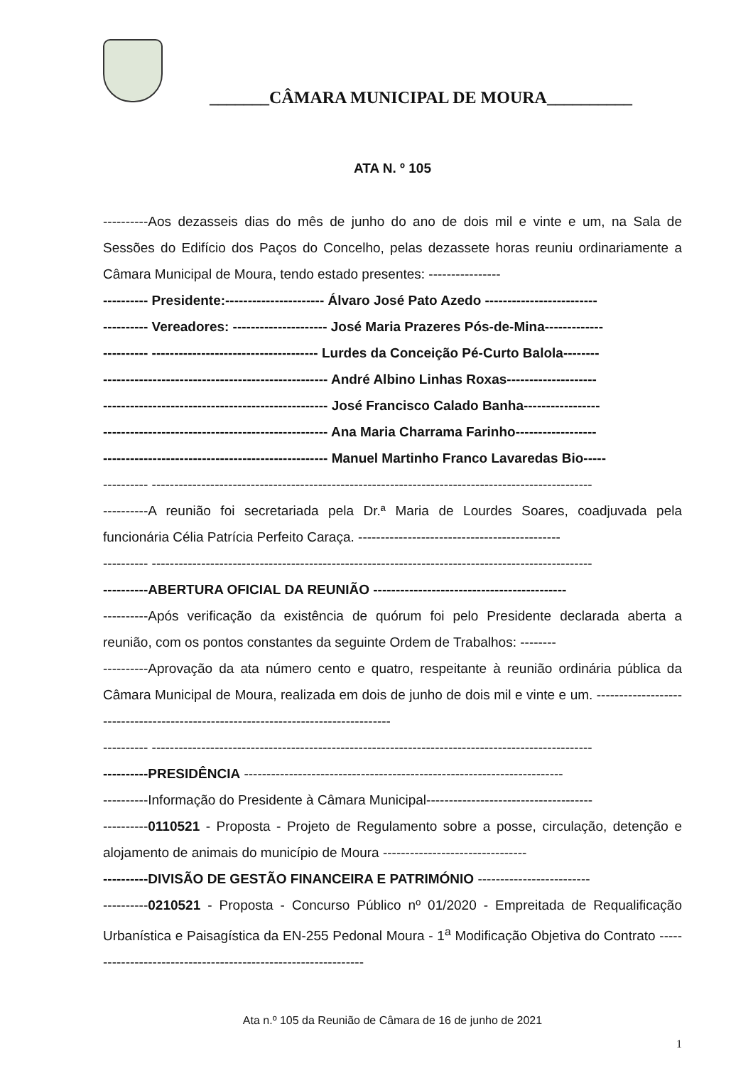_______CÂMARA MUNICIPAL DE MOURA__________
ATA N. º 105
----------Aos dezasseis dias do mês de junho do ano de dois mil e vinte e um, na Sala de Sessões do Edifício dos Paços do Concelho, pelas dezassete horas reuniu ordinariamente a Câmara Municipal de Moura, tendo estado presentes: ----------------
---------- Presidente:---------------------- Álvaro José Pato Azedo -------------------------
---------- Vereadores: --------------------- José Maria Prazeres Pós-de-Mina-------------
---------- ------------------------------------- Lurdes da Conceição Pé-Curto Balola--------
-------------------------------------------------- André Albino Linhas Roxas--------------------
-------------------------------------------------- José Francisco Calado Banha-----------------
-------------------------------------------------- Ana Maria Charrama Farinho------------------
-------------------------------------------------- Manuel Martinho Franco Lavaredas Bio-----
---------- --------------------------------------------------------------------------------------------------
----------A reunião foi secretariada pela Dr.ª Maria de Lourdes Soares, coadjuvada pela funcionária Célia Patrícia Perfeito Caraça. ---------------------------------------------
---------- --------------------------------------------------------------------------------------------------
----------ABERTURA OFICIAL DA REUNIÃO -------------------------------------------
----------Após verificação da existência de quórum foi pelo Presidente declarada aberta a reunião, com os pontos constantes da seguinte Ordem de Trabalhos: --------
----------Aprovação da ata número cento e quatro, respeitante à reunião ordinária pública da Câmara Municipal de Moura, realizada em dois de junho de dois mil e vinte e um. -----------------------------------------------------------------------------------
---------- --------------------------------------------------------------------------------------------------
----------PRESIDÊNCIA -----------------------------------------------------------------------
----------Informação do Presidente à Câmara Municipal-------------------------------------
----------0110521 - Proposta - Projeto de Regulamento sobre a posse, circulação, detenção e alojamento de animais do município de Moura --------------------------------
----------DIVISÃO DE GESTÃO FINANCEIRA E PATRIMÓNIO -------------------------
----------0210521 - Proposta - Concurso Público nº 01/2020 - Empreitada de Requalificação Urbanística e Paisagística da EN-255 Pedonal Moura - 1<sup>a</sup> Modificação Objetiva do Contrato ---------------------------------------------------------------
Ata n.º 105 da Reunião de Câmara de 16 de junho de 2021
1